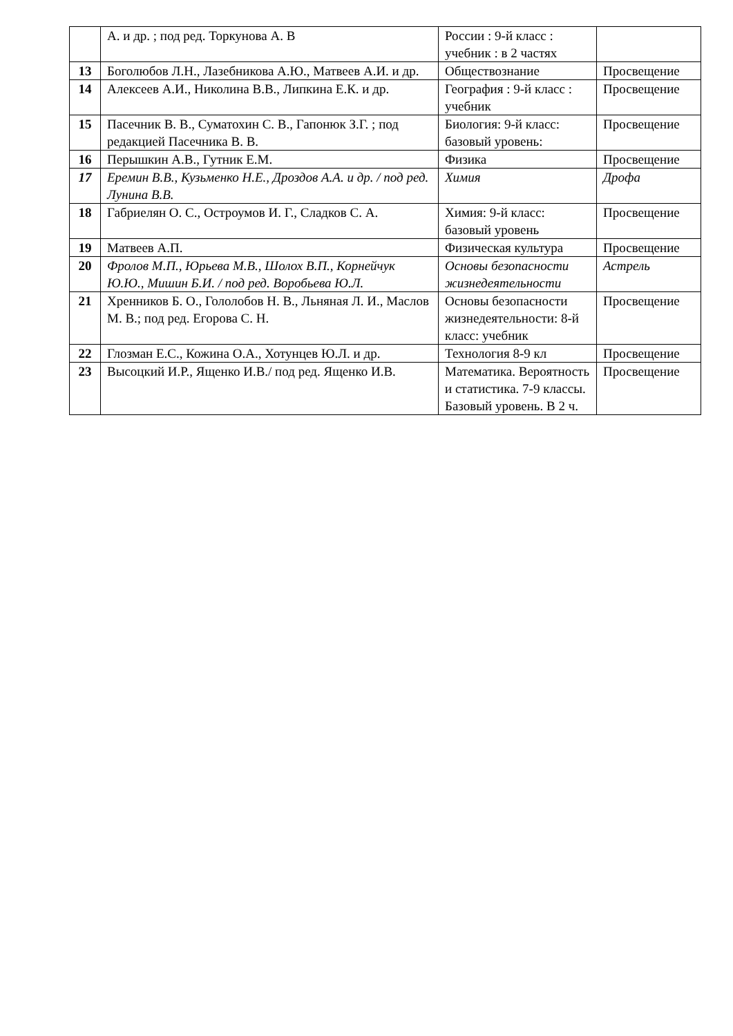| | А. и др. ; под ред. Торкунова А. В | России : 9-й класс : учебник : в 2 частях | |
| 13 | Боголюбов Л.Н., Лазебникова А.Ю., Матвеев А.И. и др. | Обществознание | Просвещение |
| 14 | Алексеев А.И., Николина В.В., Липкина Е.К. и др. | География : 9-й класс : учебник | Просвещение |
| 15 | Пасечник В. В., Суматохин С. В., Гапонюк З.Г. ; под редакцией Пасечника В. В. | Биология: 9-й класс: базовый уровень: | Просвещение |
| 16 | Перышкин А.В., Гутник Е.М. | Физика | Просвещение |
| 17 | Еремин В.В., Кузьменко Н.Е., Дроздов А.А. и др. / под ред. Лунина В.В. | Химия | Дрофа |
| 18 | Габриелян О. С., Остроумов И. Г., Сладков С. А. | Химия: 9-й класс: базовый уровень | Просвещение |
| 19 | Матвеев А.П. | Физическая культура | Просвещение |
| 20 | Фролов М.П., Юрьева М.В., Шолох В.П., Корнейчук Ю.Ю., Мишин Б.И. / под ред. Воробьева Ю.Л. | Основы безопасности жизнедеятельности | Астрель |
| 21 | Хренников Б. О., Гололобов Н. В., Льняная Л. И., Маслов М. В.; под ред. Егорова С. Н. | Основы безопасности жизнедеятельности: 8-й класс: учебник | Просвещение |
| 22 | Глозман Е.С., Кожина О.А., Хотунцев Ю.Л. и др. | Технология 8-9 кл | Просвещение |
| 23 | Высоцкий И.Р., Ященко И.В./ под ред. Ященко И.В. | Математика. Вероятность и статистика. 7-9 классы. Базовый уровень. В 2 ч. | Просвещение |